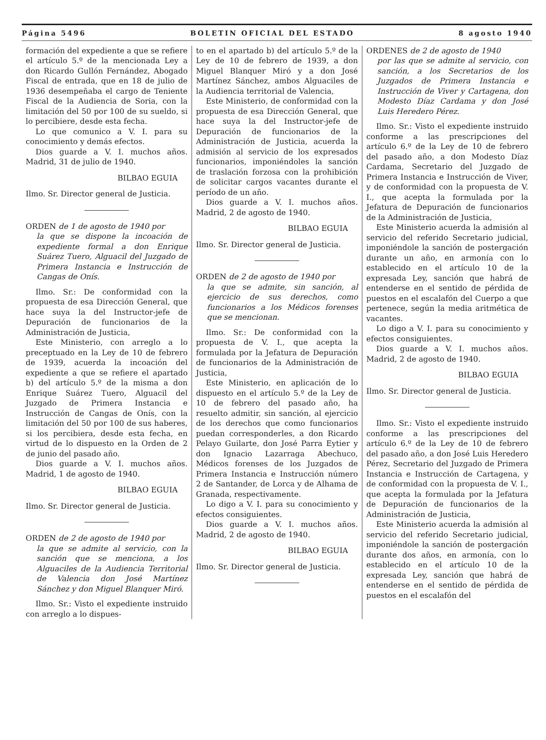Página 5496 BOLETIN OFICIAL DEL ESTADO 8 agosto 1940
formación del expediente a que se refiere el artículo 5.º de la mencionada Ley a don Ricardo Gullón Fernández, Abogado Fiscal de entrada, que en 18 de julio de 1936 desempeñaba el cargo de Teniente Fiscal de la Audiencia de Soria, con la limitación del 50 por 100 de su sueldo, si lo percibiere, desde esta fecha.
Lo que comunico a V. I. para su conocimiento y demás efectos.
Dios guarde a V. I. muchos años. Madrid, 31 de julio de 1940.
BILBAO EGUIA
Ilmo. Sr. Director general de Justicia.
ORDEN de 1 de agosto de 1940 por
la que se dispone la incoación de expediente formal a don Enrique Suárez Tuero, Alguacil del Juzgado de Primera Instancia e Instrucción de Cangas de Onís.
Ilmo. Sr.: De conformidad con la propuesta de esa Dirección General, que hace suya la del Instructor-jefe de Depuración de funcionarios de la Administración de Justicia,
Este Ministerio, con arreglo a lo preceptuado en la Ley de 10 de febrero de 1939, acuerda la incoación del expediente a que se refiere el apartado b) del artículo 5.º de la misma a don Enrique Suárez Tuero, Alguacil del Juzgado de Primera Instancia e Instrucción de Cangas de Onís, con la limitación del 50 por 100 de sus haberes, si los percibiera, desde esta fecha, en virtud de lo dispuesto en la Orden de 2 de junio del pasado año.
Dios guarde a V. I. muchos años. Madrid, 1 de agosto de 1940.
BILBAO EGUIA
Ilmo. Sr. Director general de Justicia.
ORDEN de 2 de agosto de 1940 por
la que se admite al servicio, con la sanción que se menciona, a los Alguaciles de la Audiencia Territorial de Valencia don José Martínez Sánchez y don Miguel Blanquer Miró.
Ilmo. Sr.: Visto el expediente instruido con arreglo a lo dispues-
to en el apartado b) del artículo 5.º de la Ley de 10 de febrero de 1939, a don Miguel Blanquer Miró y a don José Martínez Sánchez, ambos Alguaciles de la Audiencia territorial de Valencia,
Este Ministerio, de conformidad con la propuesta de esa Dirección General, que hace suya la del Instructor-jefe de Depuración de funcionarios de la Administración de Justicia, acuerda la admisión al servicio de los expresados funcionarios, imponiéndoles la sanción de traslación forzosa con la prohibición de solicitar cargos vacantes durante el período de un año.
Dios guarde a V. I. muchos años. Madrid, 2 de agosto de 1940.
BILBAO EGUIA
Ilmo. Sr. Director general de Justicia.
ORDEN de 2 de agosto de 1940 por
la que se admite, sin sanción, al ejercicio de sus derechos, como funcionarios a los Médicos forenses que se mencionan.
Ilmo. Sr.: De conformidad con la propuesta de V. I., que acepta la formulada por la Jefatura de Depuración de funcionarios de la Administración de Justicia,
Este Ministerio, en aplicación de lo dispuesto en el artículo 5.º de la Ley de 10 de febrero del pasado año, ha resuelto admitir, sin sanción, al ejercicio de los derechos que como funcionarios puedan corresponderles, a don Ricardo Pelayo Guilarte, don José Parra Eytier y don Ignacio Lazarraga Abechuco, Médicos forenses de los Juzgados de Primera Instancia e Instrucción número 2 de Santander, de Lorca y de Alhama de Granada, respectivamente.
Lo digo a V. I. para su conocimiento y efectos consiguientes.
Dios guarde a V. I. muchos años. Madrid, 2 de agosto de 1940.
BILBAO EGUIA
Ilmo. Sr. Director general de Justicia.
ORDENES de 2 de agosto de 1940
por las que se admite al servicio, con sanción, a los Secretarios de los Juzgados de Primera Instancia e Instrucción de Viver y Cartagena, don Modesto Díaz Cardama y don José Luis Heredero Pérez.
Ilmo. Sr.: Visto el expediente instruido conforme a las prescripciones del artículo 6.º de la Ley de 10 de febrero del pasado año, a don Modesto Díaz Cardama, Secretario del Juzgado de Primera Instancia e Instrucción de Viver, y de conformidad con la propuesta de V. I., que acepta la formulada por la Jefatura de Depuración de funcionarios de la Administración de Justicia,
Este Ministerio acuerda la admisión al servicio del referido Secretario judicial, imponiéndole la sanción de postergación durante un año, en armonía con lo establecido en el artículo 10 de la expresada Ley, sanción que habrá de entenderse en el sentido de pérdida de puestos en el escalafón del Cuerpo a que pertenece, según la media aritmética de vacantes.
Lo digo a V. I. para su conocimiento y efectos consiguientes.
Dios guarde a V. I. muchos años. Madrid, 2 de agosto de 1940.
BILBAO EGUIA
Ilmo. Sr. Director general de Justicia.
Ilmo. Sr.: Visto el expediente instruido conforme a las prescripciones del artículo 6.º de la Ley de 10 de febrero del pasado año, a don José Luis Heredero Pérez, Secretario del Juzgado de Primera Instancia e Instrucción de Cartagena, y de conformidad con la propuesta de V. I., que acepta la formulada por la Jefatura de Depuración de funcionarios de la Administración de Justicia,
Este Ministerio acuerda la admisión al servicio del referido Secretario judicial, imponiéndole la sanción de postergación durante dos años, en armonía, con lo establecido en el artículo 10 de la expresada Ley, sanción que habrá de entenderse en el sentido de pérdida de puestos en el escalafón del